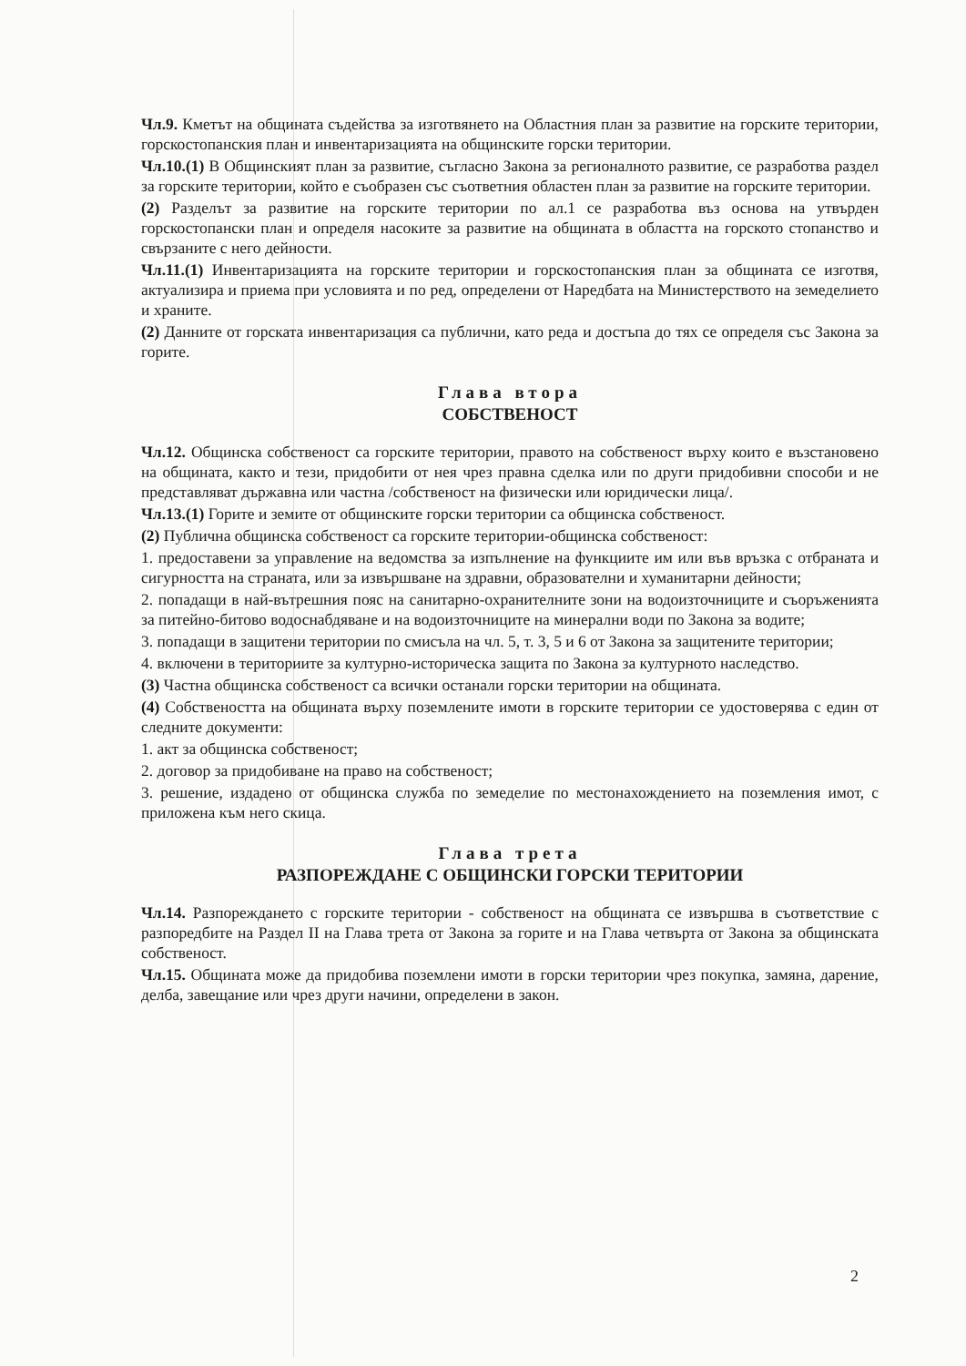Чл.9. Кметът на общината съдейства за изготвянето на Областния план за развитие на горските територии, горскостопанския план и инвентаризацията на общинските горски територии.
Чл.10.(1) В Общинският план за развитие, съгласно Закона за регионалното развитие, се разработва раздел за горските територии, който е съобразен със съответния областен план за развитие на горските територии.
(2) Разделът за развитие на горските територии по ал.1 се разработва въз основа на утвърден горскостопански план и определя насоките за развитие на общината в областта на горското стопанство и свързаните с него дейности.
Чл.11.(1) Инвентаризацията на горските територии и горскостопанския план за общината се изготвя, актуализира и приема при условията и по ред, определени от Наредбата на Министерството на земеделието и храните.
(2) Данните от горската инвентаризация са публични, като реда и достъпа до тях се определя със Закона за горите.
Глава втора
СОБСТВЕНОСТ
Чл.12. Общинска собственост са горските територии, правото на собственост върху които е възстановено на общината, както и тези, придобити от нея чрез правна сделка или по други придобивни способи и не представляват държавна или частна /собственост на физически или юридически лица/.
Чл.13.(1) Горите и земите от общинските горски територии са общинска собственост.
(2) Публична общинска собственост са горските територии-общинска собственост:
1. предоставени за управление на ведомства за изпълнение на функциите им или във връзка с отбраната и сигурността на страната, или за извършване на здравни, образователни и хуманитарни дейности;
2. попадащи в най-вътрешния пояс на санитарно-охранителните зони на водоизточниците и съоръженията за питейно-битово водоснабдяване и на водоизточниците на минерални води по Закона за водите;
3. попадащи в защитени територии по смисъла на чл. 5, т. 3, 5 и 6 от Закона за защитените територии;
4. включени в териториите за културно-историческа защита по Закона за културното наследство.
(3) Частна общинска собственост са всички останали горски територии на общината.
(4) Собствеността на общината върху поземлените имоти в горските територии се удостоверява с един от следните документи:
1. акт за общинска собственост;
2. договор за придобиване на право на собственост;
3. решение, издадено от общинска служба по земеделие по местонахождението на поземления имот, с приложена към него скица.
Глава трета
РАЗПОРЕЖДАНЕ С ОБЩИНСКИ ГОРСКИ ТЕРИТОРИИ
Чл.14. Разпореждането с горските територии - собственост на общината се извършва в съответствие с разпоредбите на Раздел II на Глава трета от Закона за горите и на Глава четвърта от Закона за общинската собственост.
Чл.15. Общината може да придобива поземлени имоти в горски територии чрез покупка, замяна, дарение, делба, завещание или чрез други начини, определени в закон.
2